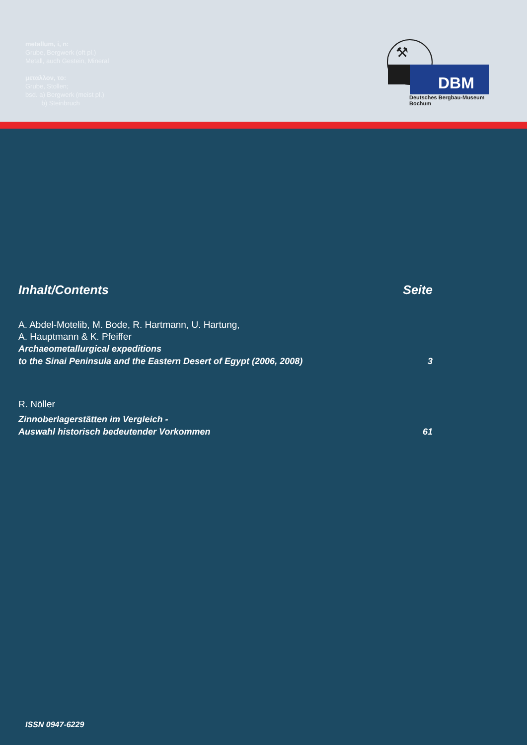metallum, i, n:
Grube, Bergwerk (oft pl.)
Metall, auch Gestein, Mineral
μεταλλον, το:
Grube, Stollen;
bsd. a) Bergwerk (meist pl.)
b) Steinbruch
DBM
⚒
Deutsches Bergbau-Museum
Bochum
Inhalt/Contents Seite
A. Abdel-Motelib, M. Bode, R. Hartmann, U. Hartung,
A. Hauptmann & K. Pfeiffer
Archaeometallurgical expeditions
to the Sinai Peninsula and the Eastern Desert of Egypt (2006, 2008) 3
R. Nöller
Zinnoberlagerstätten im Vergleich -
Auswahl historisch bedeutender Vorkommen 61
ISSN 0947-6229